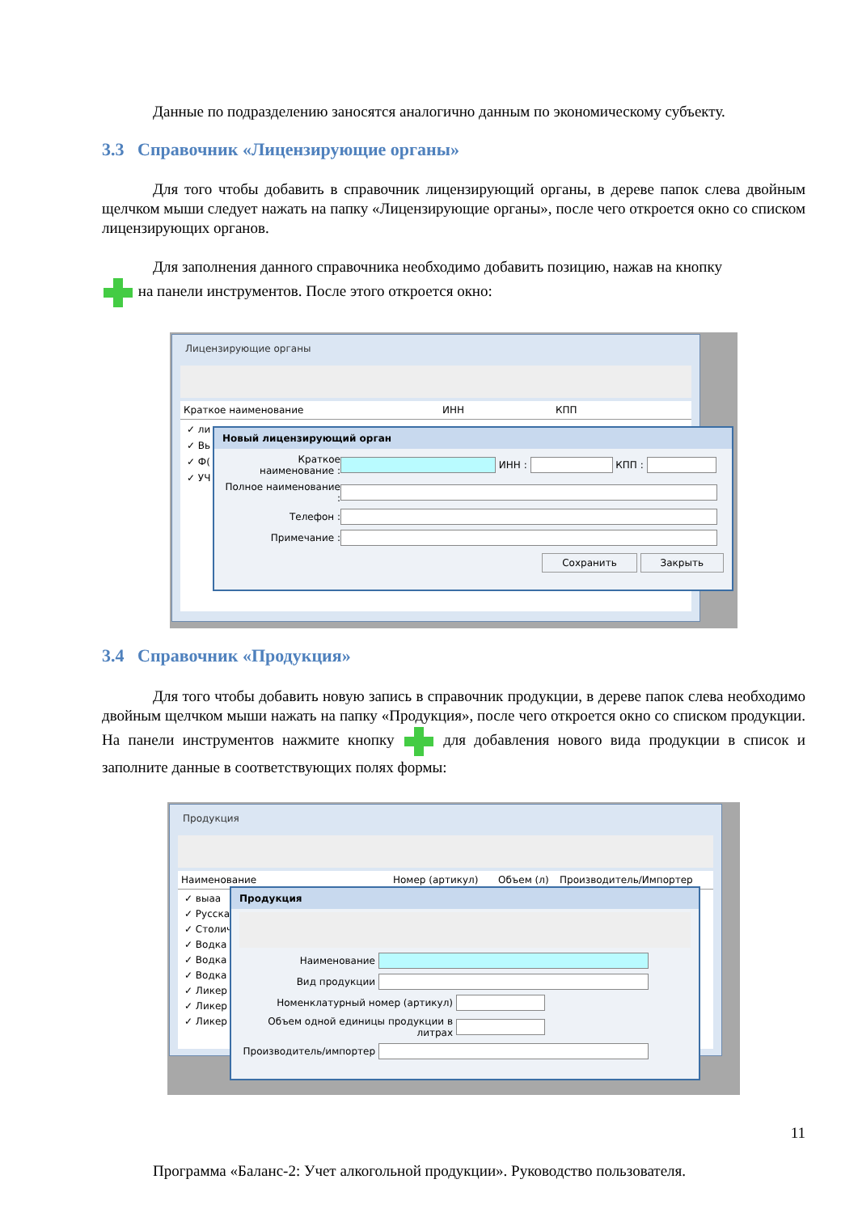Данные по подразделению заносятся аналогично данным по экономическому субъекту.
3.3 Справочник «Лицензирующие органы»
Для того чтобы добавить в справочник лицензирующий органы, в дереве папок слева двойным щелчком мыши следует нажать на папку «Лицензирующие органы», после чего откроется окно со списком лицензирующих органов.
Для заполнения данного справочника необходимо добавить позицию, нажав на кнопку
на панели инструментов. После этого откроется окно:
Лицензирующие органы
Краткое наименование ИНН КПП
✓ ли
✓ Вь
✓ Ф(
✓ УЧ
Новый лицензирующий орган
Краткое наименование : ИНН : КПП :
Полное наименование :
Телефон :
Примечание :
Сохранить Закрыть
3.4 Справочник «Продукция»
Для того чтобы добавить новую запись в справочник продукции, в дереве папок слева необходимо двойным щелчком мыши нажать на папку «Продукция», после чего откроется окно со списком продукции. На панели инструментов нажмите кнопку для добавления нового вида продукции в список и заполните данные в соответствующих полях формы:
Продукция
Наименование Номер (артикул) Объем (л) Производитель/Импортер
✓ выаа
✓ Русска
✓ Столич
✓ Водка
✓ Водка
✓ Водка
✓ Ликер
✓ Ликер
✓ Ликер
Продукция
Наименование
Вид продукции
Номенклатурный номер (артикул)
Объем одной единицы продукции в литрах
Производитель/импортер
11
Программа «Баланс-2: Учет алкогольной продукции». Руководство пользователя.